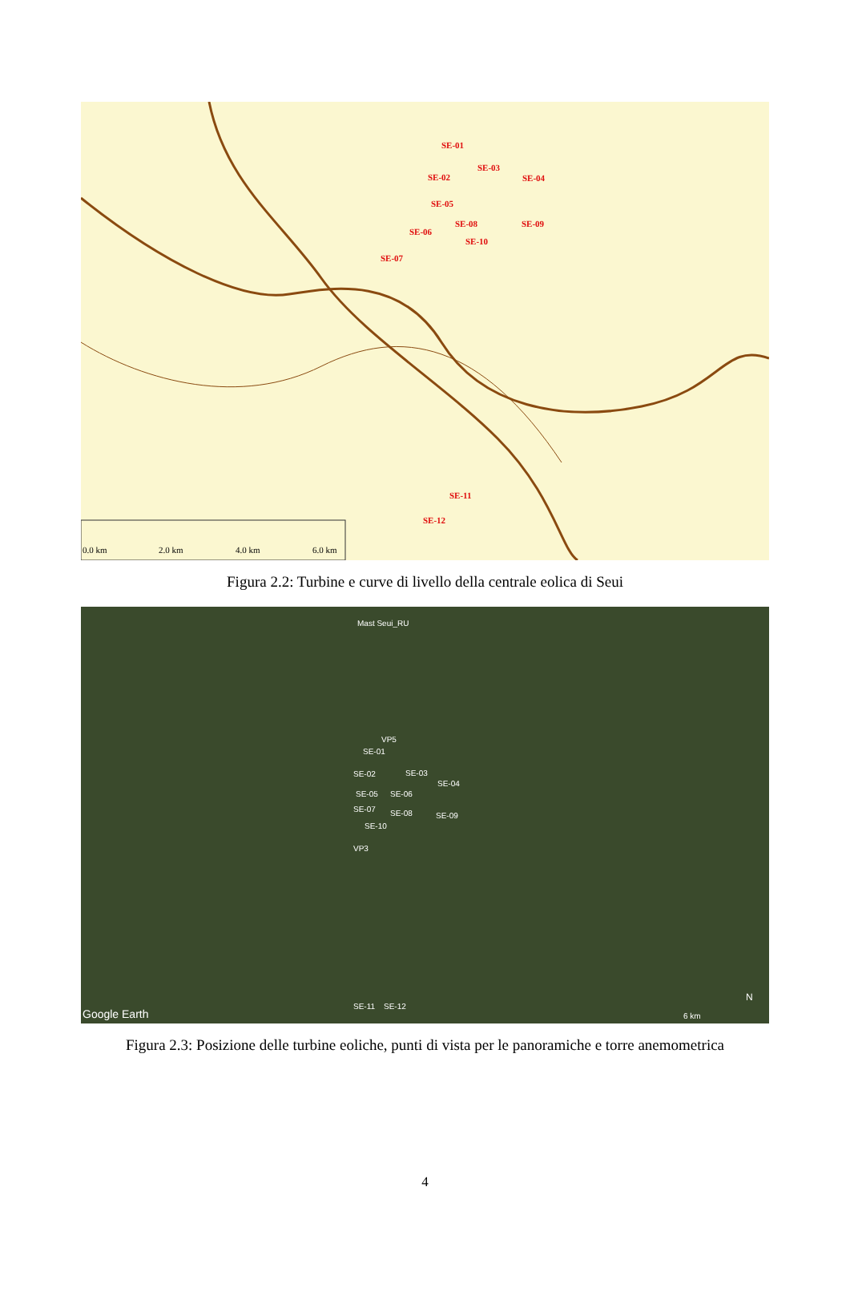SE-01
SE-02
SE-03
SE-04
SE-05
SE-06
SE-07
SE-08 SE-09
SE-10
SE-11
SE-12
0.0 km 2.0 km 4.0 km 6.0 km
Figura 2.2: Turbine e curve di livello della centrale eolica di Seui
Mast Seui_RU
VP5
SE-01
SE-02 SE-03
SE-04
SE-05 SE-06
SE-07 SE-08 SE-09
SE-10
VP3
SE-11 SE-12
Google Earth 6 km
N
Figura 2.3: Posizione delle turbine eoliche, punti di vista per le panoramiche e torre anemometrica
4